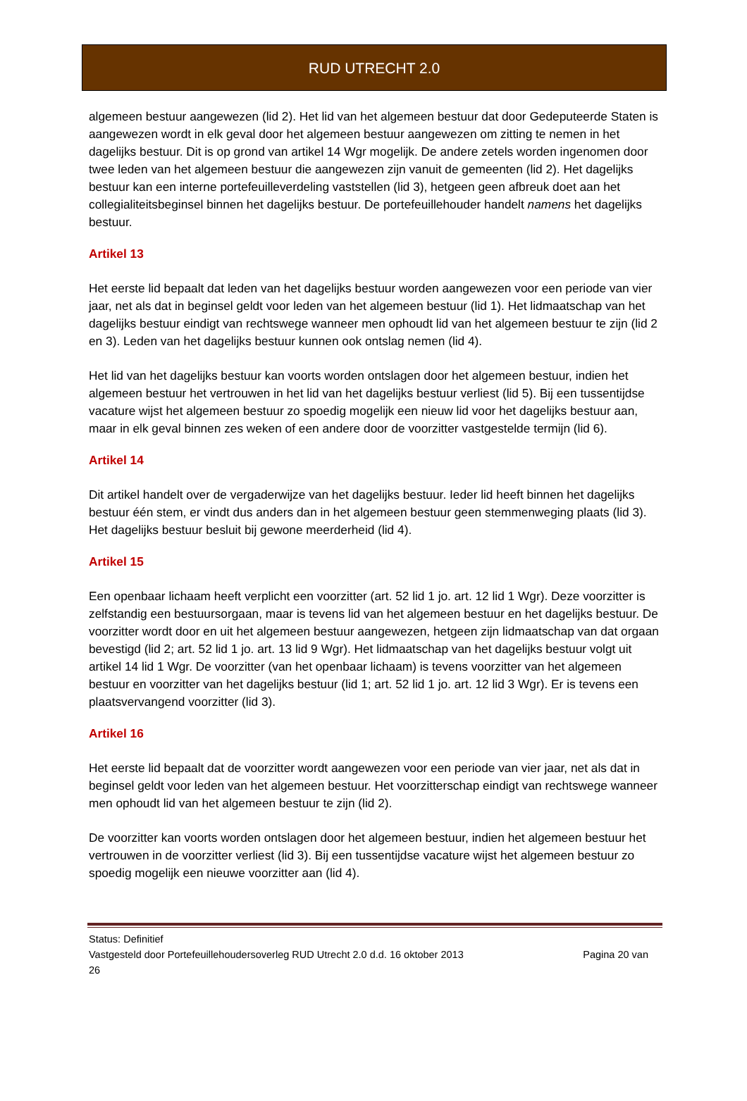RUD UTRECHT 2.0
algemeen bestuur aangewezen (lid 2). Het lid van het algemeen bestuur dat door Gedeputeerde Staten is aangewezen wordt in elk geval door het algemeen bestuur aangewezen om zitting te nemen in het dagelijks bestuur. Dit is op grond van artikel 14 Wgr mogelijk. De andere zetels worden ingenomen door twee leden van het algemeen bestuur die aangewezen zijn vanuit de gemeenten (lid 2). Het dagelijks bestuur kan een interne portefeuilleverdeling vaststellen (lid 3), hetgeen geen afbreuk doet aan het collegialiteitsbeginsel binnen het dagelijks bestuur. De portefeuillehouder handelt namens het dagelijks bestuur.
Artikel 13
Het eerste lid bepaalt dat leden van het dagelijks bestuur worden aangewezen voor een periode van vier jaar, net als dat in beginsel geldt voor leden van het algemeen bestuur (lid 1). Het lidmaatschap van het dagelijks bestuur eindigt van rechtswege wanneer men ophoudt lid van het algemeen bestuur te zijn (lid 2 en 3). Leden van het dagelijks bestuur kunnen ook ontslag nemen (lid 4).
Het lid van het dagelijks bestuur kan voorts worden ontslagen door het algemeen bestuur, indien het algemeen bestuur het vertrouwen in het lid van het dagelijks bestuur verliest (lid 5). Bij een tussentijdse vacature wijst het algemeen bestuur zo spoedig mogelijk een nieuw lid voor het dagelijks bestuur aan, maar in elk geval binnen zes weken of een andere door de voorzitter vastgestelde termijn (lid 6).
Artikel 14
Dit artikel handelt over de vergaderwijze van het dagelijks bestuur. Ieder lid heeft binnen het dagelijks bestuur één stem, er vindt dus anders dan in het algemeen bestuur geen stemmenweging plaats (lid 3). Het dagelijks bestuur besluit bij gewone meerderheid (lid 4).
Artikel 15
Een openbaar lichaam heeft verplicht een voorzitter (art. 52 lid 1 jo. art. 12 lid 1 Wgr). Deze voorzitter is zelfstandig een bestuursorgaan, maar is tevens lid van het algemeen bestuur en het dagelijks bestuur. De voorzitter wordt door en uit het algemeen bestuur aangewezen, hetgeen zijn lidmaatschap van dat orgaan bevestigd (lid 2; art. 52 lid 1 jo. art. 13 lid 9 Wgr). Het lidmaatschap van het dagelijks bestuur volgt uit artikel 14 lid 1 Wgr. De voorzitter (van het openbaar lichaam) is tevens voorzitter van het algemeen bestuur en voorzitter van het dagelijks bestuur (lid 1; art. 52 lid 1 jo. art. 12 lid 3 Wgr). Er is tevens een plaatsvervangend voorzitter (lid 3).
Artikel 16
Het eerste lid bepaalt dat de voorzitter wordt aangewezen voor een periode van vier jaar, net als dat in beginsel geldt voor leden van het algemeen bestuur. Het voorzitterschap eindigt van rechtswege wanneer men ophoudt lid van het algemeen bestuur te zijn (lid 2).
De voorzitter kan voorts worden ontslagen door het algemeen bestuur, indien het algemeen bestuur het vertrouwen in de voorzitter verliest (lid 3). Bij een tussentijdse vacature wijst het algemeen bestuur zo spoedig mogelijk een nieuwe voorzitter aan (lid 4).
Status: Definitief
Vastgesteld door Portefeuillehoudersoverleg RUD Utrecht 2.0 d.d. 16 oktober 2013 Pagina 20 van
26